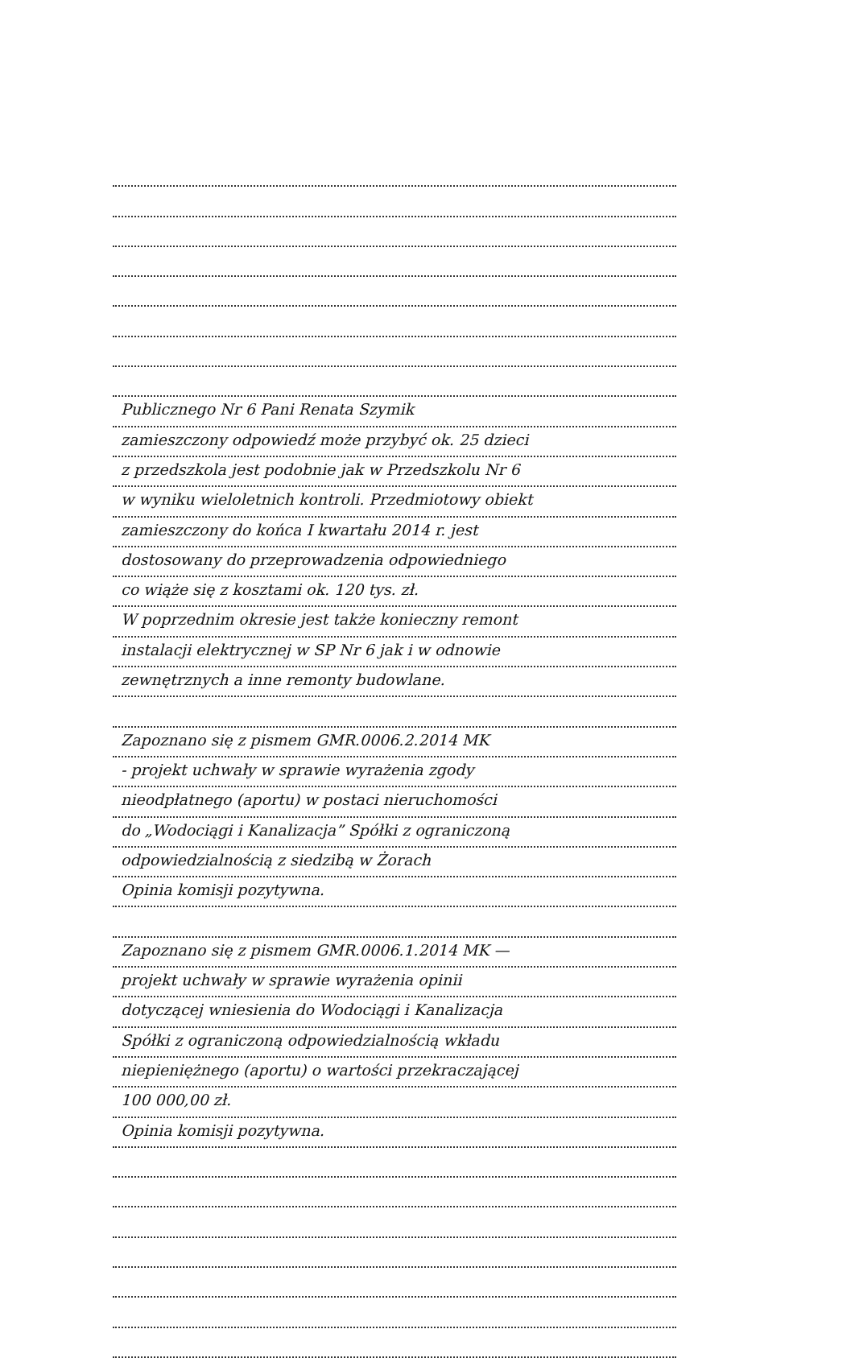Publicznego Nr 6 Pani Renata Szymik
zamieszczony odpowiedź może przybyć ok. 25 dzieci
z przedszkola jest podobnie jak w Przedszkolu Nr 6
w wyniku wieloletnich kontroli. Przedmiotowy obiekt
zamieszczony do końca I kwartału 2014 r. jest
dostosowany do przeprowadzenia odpowiedniego
co wiąże się z kosztami ok. 120 tys. zł.
W poprzednim okresie jest także konieczny remont
instalacji elektrycznej w SP Nr 6 jak i w odnowie
zewnętrznych a inne remonty budowlane.
Zapoznano się z pismem GMR.0006.2.2014 MK
- projekt uchwały w sprawie wyrażenia zgody
nieodpłatnego (aportu) w postaci nieruchomości
do „Wodociągi i Kanalizacja” Spółki z ograniczoną
odpowiedzialnością z siedzibą w Żorach
Opinia komisji pozytywna.
Zapoznano się z pismem GMR.0006.1.2014 MK —
projekt uchwały w sprawie wyrażenia opinii
dotyczącej wniesienia do Wodociągi i Kanalizacja
Spółki z ograniczoną odpowiedzialnością wkładu
niepieniężnego (aportu) o wartości przekraczającej
100 000,00 zł.
Opinia komisji pozytywna.